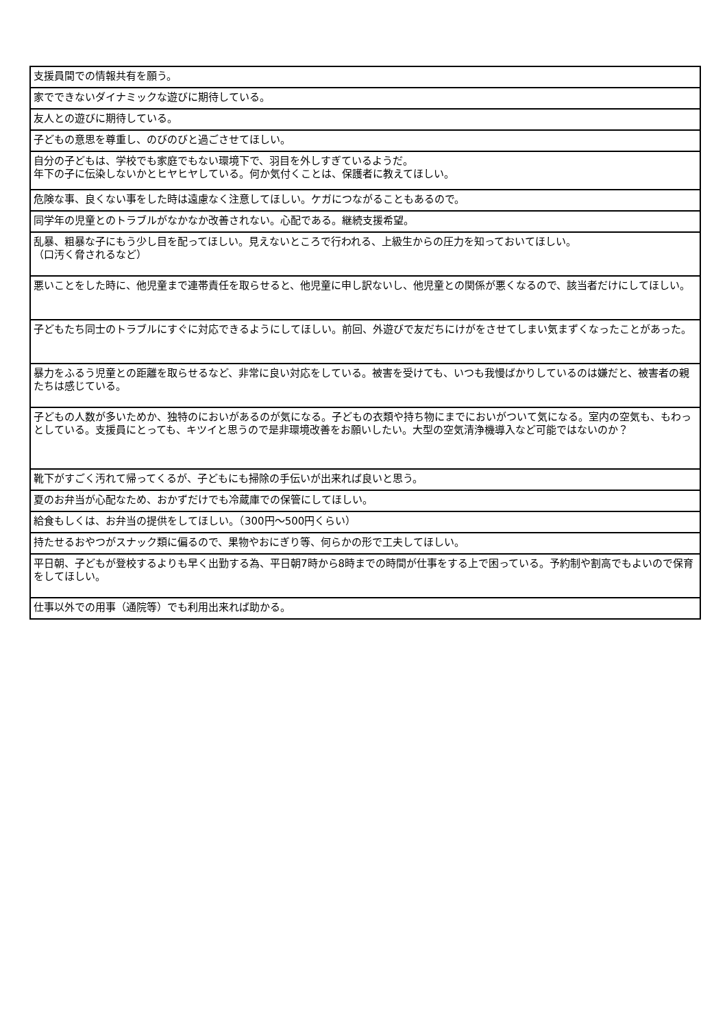| 支援員間での情報共有を願う。 |
| 家でできないダイナミックな遊びに期待している。 |
| 友人との遊びに期待している。 |
| 子どもの意思を尊重し、のびのびと過ごさせてほしい。 |
| 自分の子どもは、学校でも家庭でもない環境下で、羽目を外しすぎているようだ。 年下の子に伝染しないかとヒヤヒヤしている。何か気付くことは、保護者に教えてほしい。 |
| 危険な事、良くない事をした時は遠慮なく注意してほしい。ケガにつながることもあるので。 |
| 同学年の児童とのトラブルがなかなか改善されない。心配である。継続支援希望。 |
| 乱暴、粗暴な子にもう少し目を配ってほしい。見えないところで行われる、上級生からの圧力を知っておいてほしい。 （口汚く脅されるなど） |
| 悪いことをした時に、他児童まで連帯責任を取らせると、他児童に申し訳ないし、他児童との関係が悪くなるので、該当者だけにしてほしい。 |
| 子どもたち同士のトラブルにすぐに対応できるようにしてほしい。前回、外遊びで友だちにけがをさせてしまい気まずくなったことがあった。 |
| 暴力をふるう児童との距離を取らせるなど、非常に良い対応をしている。被害を受けても、いつも我慢ばかりしているのは嫌だと、被害者の親たちは感じている。 |
| 子どもの人数が多いためか、独特のにおいがあるのが気になる。子どもの衣類や持ち物にまでにおいがついて気になる。室内の空気も、もわっとしている。支援員にとっても、キツイと思うので是非環境改善をお願いしたい。大型の空気清浄機導入など可能ではないのか？ |
| 靴下がすごく汚れて帰ってくるが、子どもにも掃除の手伝いが出来れば良いと思う。 |
| 夏のお弁当が心配なため、おかずだけでも冷蔵庫での保管にしてほしい。 |
| 給食もしくは、お弁当の提供をしてほしい。（300円～500円くらい） |
| 持たせるおやつがスナック類に偏るので、果物やおにぎり等、何らかの形で工夫してほしい。 |
| 平日朝、子どもが登校するよりも早く出勤する為、平日朝7時から8時までの時間が仕事をする上で困っている。予約制や割高でもよいので保育をしてほしい。 |
| 仕事以外での用事（通院等）でも利用出来れば助かる。 |